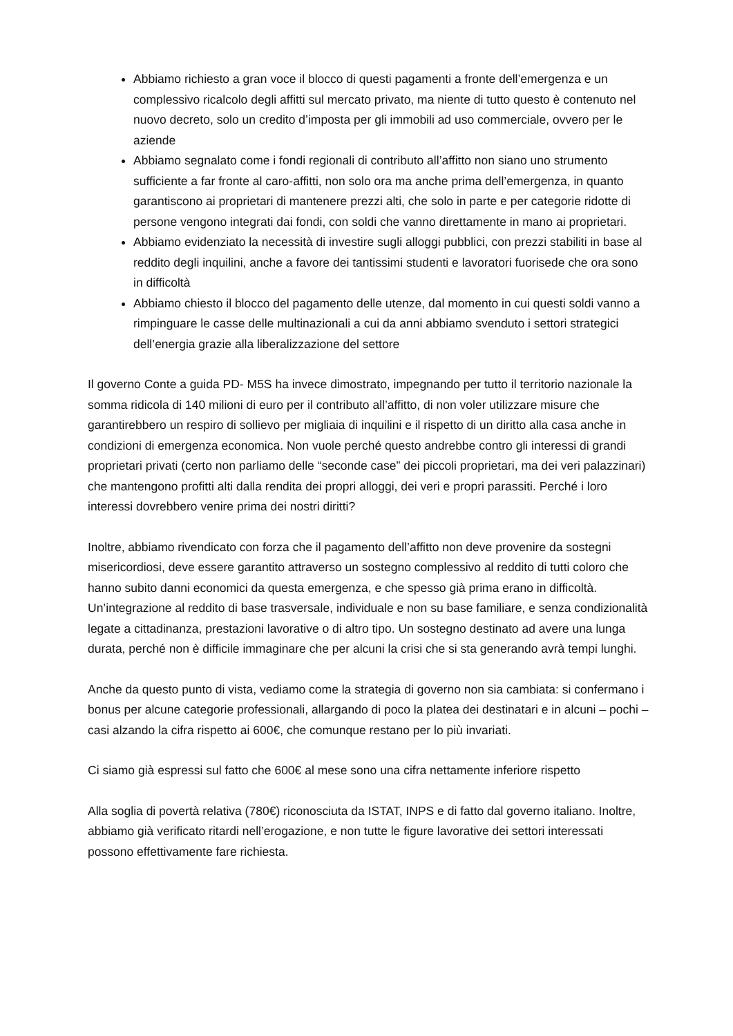Abbiamo richiesto a gran voce il blocco di questi pagamenti a fronte dell’emergenza e un complessivo ricalcolo degli affitti sul mercato privato, ma niente di tutto questo è contenuto nel nuovo decreto, solo un credito d’imposta per gli immobili ad uso commerciale, ovvero per le aziende
Abbiamo segnalato come i fondi regionali di contributo all’affitto non siano uno strumento sufficiente a far fronte al caro-affitti, non solo ora ma anche prima dell’emergenza, in quanto garantiscono ai proprietari di mantenere prezzi alti, che solo in parte e per categorie ridotte di persone vengono integrati dai fondi, con soldi che vanno direttamente in mano ai proprietari.
Abbiamo evidenziato la necessità di investire sugli alloggi pubblici, con prezzi stabiliti in base al reddito degli inquilini, anche a favore dei tantissimi studenti e lavoratori fuorisede che ora sono in difficoltà
Abbiamo chiesto il blocco del pagamento delle utenze, dal momento in cui questi soldi vanno a rimpinguare le casse delle multinazionali a cui da anni abbiamo svenduto i settori strategici dell’energia grazie alla liberalizzazione del settore
Il governo Conte a guida PD- M5S ha invece dimostrato, impegnando per tutto il territorio nazionale la somma ridicola di 140 milioni di euro per il contributo all’affitto, di non voler utilizzare misure che garantirebbero un respiro di sollievo per migliaia di inquilini e il rispetto di un diritto alla casa anche in condizioni di emergenza economica. Non vuole perché questo andrebbe contro gli interessi di grandi proprietari privati (certo non parliamo delle “seconde case” dei piccoli proprietari, ma dei veri palazzinari) che mantengono profitti alti dalla rendita dei propri alloggi, dei veri e propri parassiti. Perché i loro interessi dovrebbero venire prima dei nostri diritti?
Inoltre, abbiamo rivendicato con forza che il pagamento dell’affitto non deve provenire da sostegni misericordiosi, deve essere garantito attraverso un sostegno complessivo al reddito di tutti coloro che hanno subito danni economici da questa emergenza, e che spesso già prima erano in difficoltà. Un’integrazione al reddito di base trasversale, individuale e non su base familiare, e senza condizionalità legate a cittadinanza, prestazioni lavorative o di altro tipo. Un sostegno destinato ad avere una lunga durata, perché non è difficile immaginare che per alcuni la crisi che si sta generando avrà tempi lunghi.
Anche da questo punto di vista, vediamo come la strategia di governo non sia cambiata: si confermano i bonus per alcune categorie professionali, allargando di poco la platea dei destinatari e in alcuni – pochi – casi alzando la cifra rispetto ai 600€, che comunque restano per lo più invariati.
Ci siamo già espressi sul fatto che 600€ al mese sono una cifra nettamente inferiore rispetto
Alla soglia di povertà relativa (780€) riconosciuta da ISTAT, INPS e di fatto dal governo italiano. Inoltre, abbiamo già verificato ritardi nell’erogazione, e non tutte le figure lavorative dei settori interessati possono effettivamente fare richiesta.